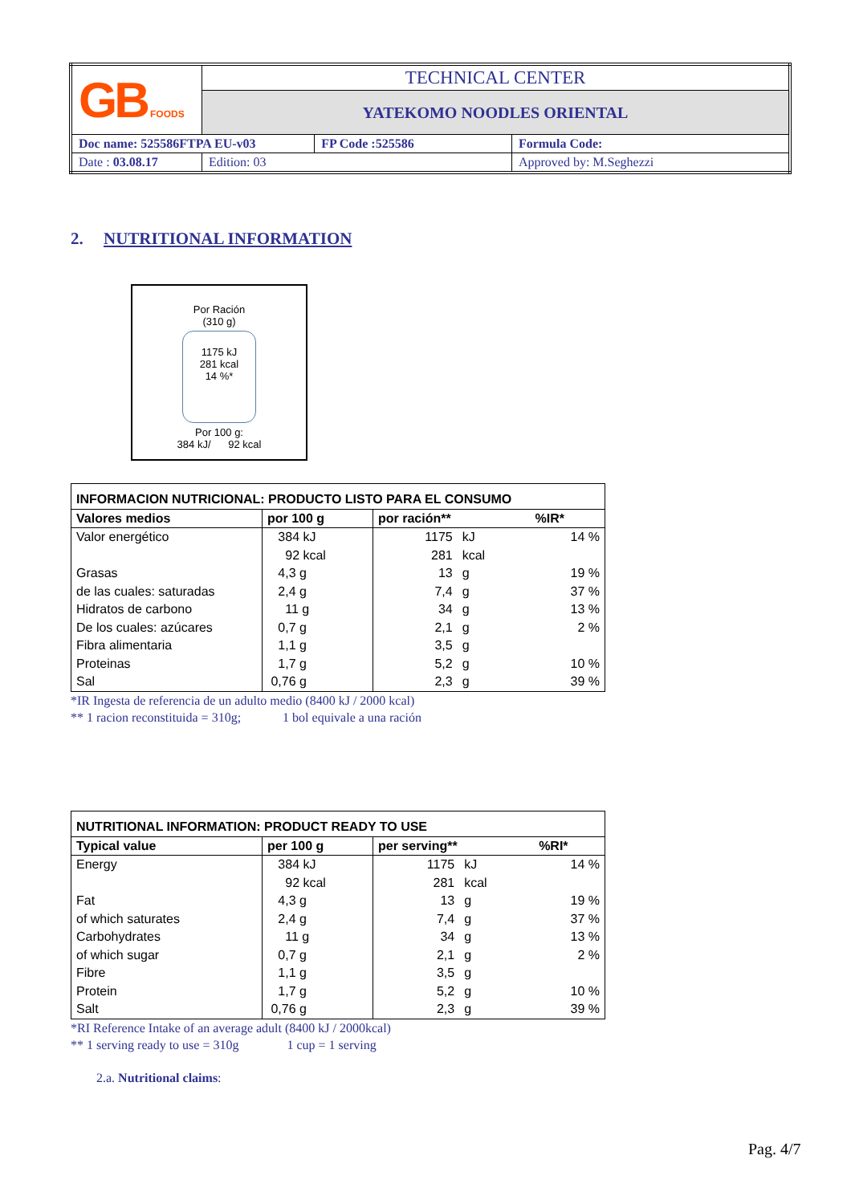| GB FOODS | TECHNICAL CENTER | | |
| | YATEKOMO NOODLES ORIENTAL | | |
| Doc name: 525586FTPA EU-v03 | | FP Code :525586 | Formula Code: |
| Date : 03.08.17 | Edition: 03 | | Approved by: M.Seghezzi |
2. NUTRITIONAL INFORMATION
Por Ración
(310 g)
1175 kJ
281 kcal
14 %*
Por 100 g:
384 kJ/ 92 kcal
| INFORMACION NUTRICIONAL: PRODUCTO LISTO PARA EL CONSUMO | | | | |
| --- | --- | --- | --- | --- |
| Valores medios | por 100 g | por ración** | | %IR* |
| Valor energético | 384 kJ | 1175 | kJ | 14 % |
| | 92 kcal | 281 | kcal | |
| Grasas | 4,3 g | 13 | g | 19 % |
| de las cuales: saturadas | 2,4 g | 7,4 | g | 37 % |
| Hidratos de carbono | 11 g | 34 | g | 13 % |
| De los cuales: azúcares | 0,7 g | 2,1 | g | 2 % |
| Fibra alimentaria | 1,1 g | 3,5 | g | |
| Proteinas | 1,7 g | 5,2 | g | 10 % |
| Sal | 0,76 g | 2,3 | g | 39 % |
*IR Ingesta de referencia de un adulto medio (8400 kJ / 2000 kcal)
** 1 racion reconstituida = 310g; 1 bol equivale a una ración
| NUTRITIONAL INFORMATION: PRODUCT READY TO USE | | | | |
| --- | --- | --- | --- | --- |
| Typical value | per 100 g | per serving** | | %RI* |
| Energy | 384 kJ | 1175 | kJ | 14 % |
| | 92 kcal | 281 | kcal | |
| Fat | 4,3 g | 13 | g | 19 % |
| of which saturates | 2,4 g | 7,4 | g | 37 % |
| Carbohydrates | 11 g | 34 | g | 13 % |
| of which sugar | 0,7 g | 2,1 | g | 2 % |
| Fibre | 1,1 g | 3,5 | g | |
| Protein | 1,7 g | 5,2 | g | 10 % |
| Salt | 0,76 g | 2,3 | g | 39 % |
*RI Reference Intake of an average adult (8400 kJ / 2000kcal)
** 1 serving ready to use = 310g 1 cup = 1 serving
2.a. Nutritional claims:
Pag. 4/7